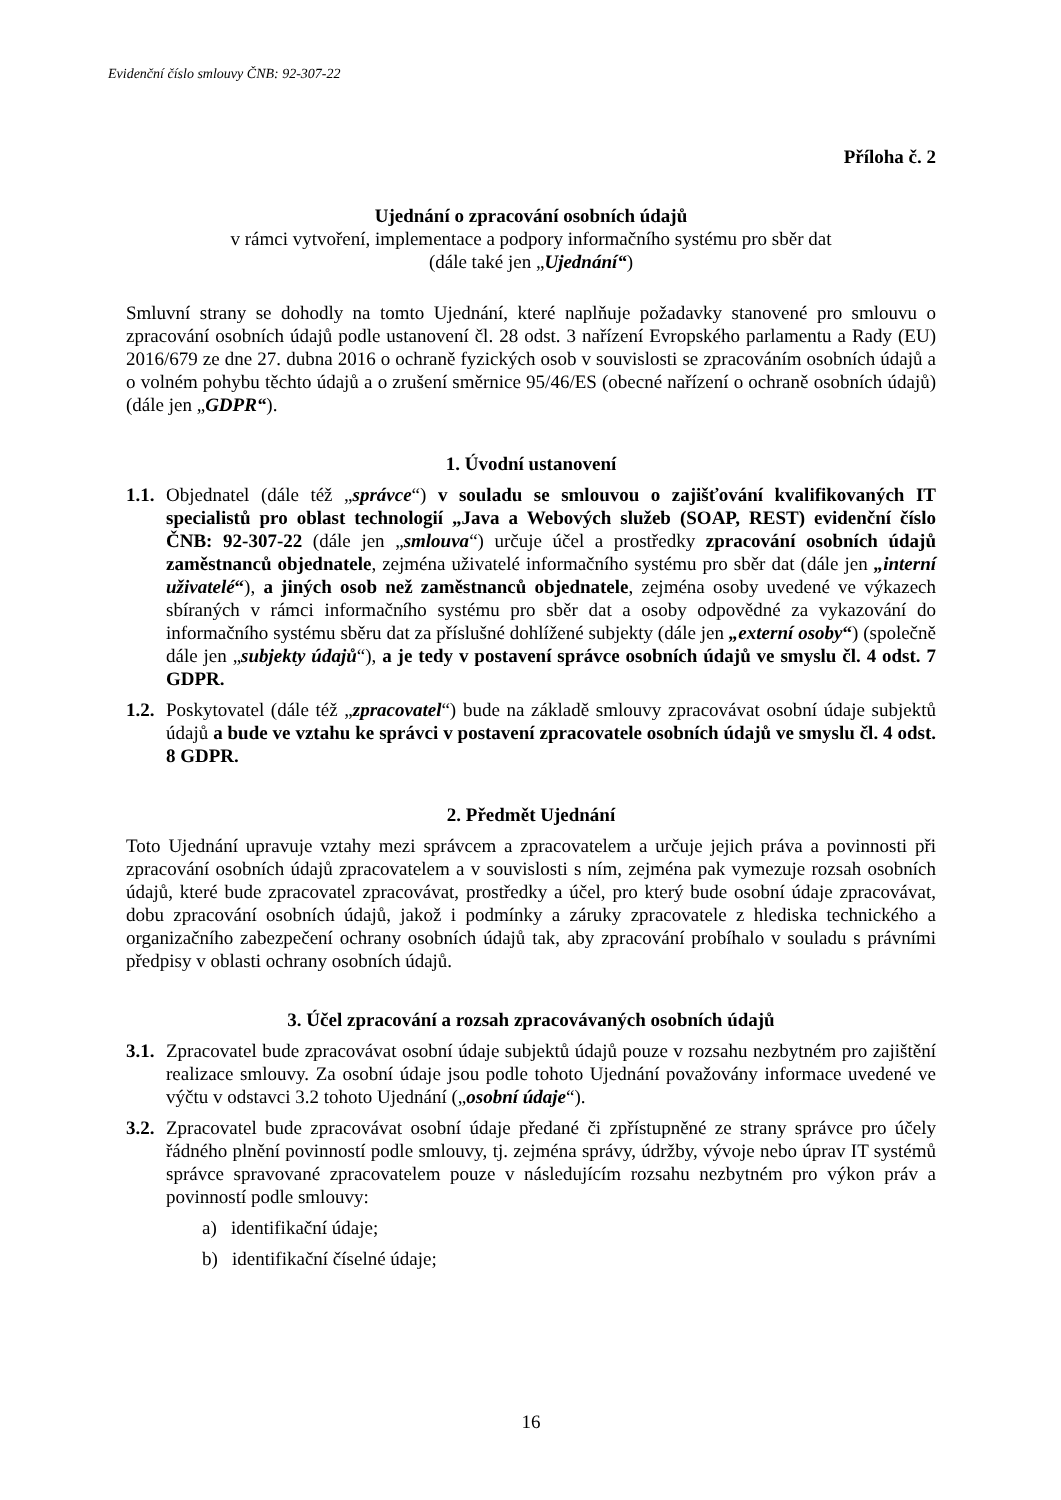Evidenční číslo smlouvy ČNB: 92-307-22
Příloha č. 2
Ujednání o zpracování osobních údajů
v rámci vytvoření, implementace a podpory informačního systému pro sběr dat
(dále také jen „Ujednání“)
Smluvní strany se dohodly na tomto Ujednání, které naplňuje požadavky stanovené pro smlouvu o zpracování osobních údajů podle ustanovení čl. 28 odst. 3 nařízení Evropského parlamentu a Rady (EU) 2016/679 ze dne 27. dubna 2016 o ochraně fyzických osob v souvislosti se zpracováním osobních údajů a o volném pohybu těchto údajů a o zrušení směrnice 95/46/ES (obecné nařízení o ochraně osobních údajů) (dále jen „GDPR“).
1. Úvodní ustanovení
1.1.
Objednatel (dále též „správce“) v souladu se smlouvou o zajišťování kvalifikovaných IT specialistů pro oblast technologií „Java a Webových služeb (SOAP, REST) evidenční číslo ČNB: 92-307-22 (dále jen „smlouva“) určuje účel a prostředky zpracování osobních údajů zaměstnanců objednatele, zejména uživatelé informačního systému pro sběr dat (dále jen „interní uživatelé“), a jiných osob než zaměstnanců objednatele, zejména osoby uvedené ve výkazech sbíraných v rámci informačního systému pro sběr dat a osoby odpovědné za vykazování do informačního systému sběru dat za příslušné dohlížené subjekty (dále jen „externí osoby“) (společně dále jen „subjekty údajů“), a je tedy v postavení správce osobních údajů ve smyslu čl. 4 odst. 7 GDPR.
1.2.
Poskytovatel (dále též „zpracovatel“) bude na základě smlouvy zpracovávat osobní údaje subjektů údajů a bude ve vztahu ke správci v postavení zpracovatele osobních údajů ve smyslu čl. 4 odst. 8 GDPR.
2. Předmět Ujednání
Toto Ujednání upravuje vztahy mezi správcem a zpracovatelem a určuje jejich práva a povinnosti při zpracování osobních údajů zpracovatelem a v souvislosti s ním, zejména pak vymezuje rozsah osobních údajů, které bude zpracovatel zpracovávat, prostředky a účel, pro který bude osobní údaje zpracovávat, dobu zpracování osobních údajů, jakož i podmínky a záruky zpracovatele z hlediska technického a organizačního zabezpečení ochrany osobních údajů tak, aby zpracování probíhalo v souladu s právními předpisy v oblasti ochrany osobních údajů.
3. Účel zpracování a rozsah zpracovávaných osobních údajů
3.1.
Zpracovatel bude zpracovávat osobní údaje subjektů údajů pouze v rozsahu nezbytném pro zajištění realizace smlouvy. Za osobní údaje jsou podle tohoto Ujednání považovány informace uvedené ve výčtu v odstavci 3.2 tohoto Ujednání („osobní údaje“).
3.2.
Zpracovatel bude zpracovávat osobní údaje předané či zpřístupněné ze strany správce pro účely řádného plnění povinností podle smlouvy, tj. zejména správy, údržby, vývoje nebo úprav IT systémů správce spravované zpracovatelem pouze v následujícím rozsahu nezbytném pro výkon práv a povinností podle smlouvy:
a) identifikační údaje;
b) identifikační číselné údaje;
16